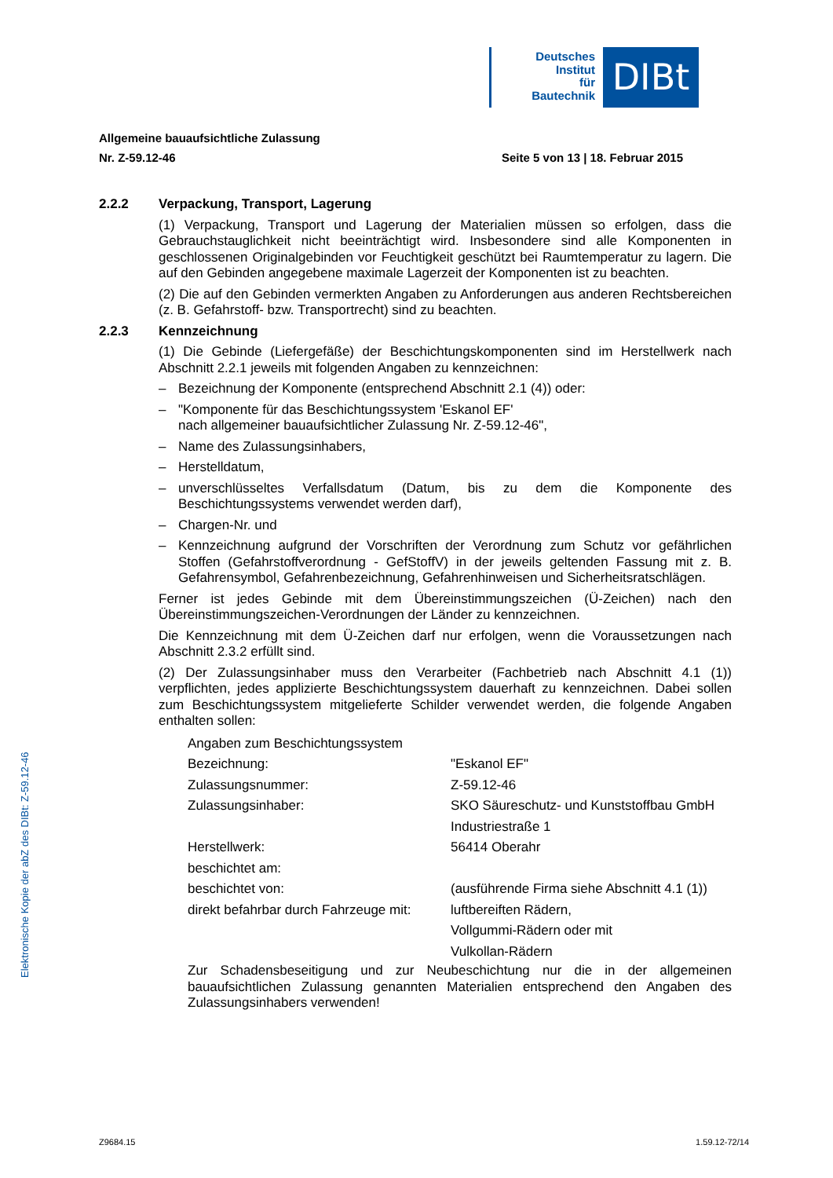Deutsches
Institut
für
Bautechnik
DIBt
Allgemeine bauaufsichtliche Zulassung
Nr. Z-59.12-46 Seite 5 von 13 | 18. Februar 2015
2.2.2 Verpackung, Transport, Lagerung
(1) Verpackung, Transport und Lagerung der Materialien müssen so erfolgen, dass die Gebrauchstauglichkeit nicht beeinträchtigt wird. Insbesondere sind alle Komponenten in geschlossenen Originalgebinden vor Feuchtigkeit geschützt bei Raumtemperatur zu lagern. Die auf den Gebinden angegebene maximale Lagerzeit der Komponenten ist zu beachten.
(2) Die auf den Gebinden vermerkten Angaben zu Anforderungen aus anderen Rechtsbereichen (z. B. Gefahrstoff- bzw. Transportrecht) sind zu beachten.
2.2.3 Kennzeichnung
(1) Die Gebinde (Liefergefäße) der Beschichtungskomponenten sind im Herstellwerk nach Abschnitt 2.2.1 jeweils mit folgenden Angaben zu kennzeichnen:
– Bezeichnung der Komponente (entsprechend Abschnitt 2.1 (4)) oder:
– "Komponente für das Beschichtungssystem 'Eskanol EF'
nach allgemeiner bauaufsichtlicher Zulassung Nr. Z-59.12-46",
– Name des Zulassungsinhabers,
– Herstelldatum,
– unverschlüsseltes Verfallsdatum (Datum, bis zu dem die Komponente des Beschichtungssystems verwendet werden darf),
– Chargen-Nr. und
– Kennzeichnung aufgrund der Vorschriften der Verordnung zum Schutz vor gefährlichen Stoffen (Gefahrstoffverordnung - GefStoffV) in der jeweils geltenden Fassung mit z. B. Gefahrensymbol, Gefahrenbezeichnung, Gefahrenhinweisen und Sicherheitsratschlägen.
Ferner ist jedes Gebinde mit dem Übereinstimmungszeichen (Ü-Zeichen) nach den Übereinstimmungszeichen-Verordnungen der Länder zu kennzeichnen.
Die Kennzeichnung mit dem Ü-Zeichen darf nur erfolgen, wenn die Voraussetzungen nach Abschnitt 2.3.2 erfüllt sind.
(2) Der Zulassungsinhaber muss den Verarbeiter (Fachbetrieb nach Abschnitt 4.1 (1)) verpflichten, jedes applizierte Beschichtungssystem dauerhaft zu kennzeichnen. Dabei sollen zum Beschichtungssystem mitgelieferte Schilder verwendet werden, die folgende Angaben enthalten sollen:
| Angaben zum Beschichtungssystem | |
| Bezeichnung: | "Eskanol EF" |
| Zulassungsnummer: | Z-59.12-46 |
| Zulassungsinhaber: | SKO Säureschutz- und Kunststoffbau GmbH |
| | Industriestraße 1 |
| Herstellwerk: | 56414 Oberahr |
| beschichtet am: | |
| beschichtet von: | (ausführende Firma siehe Abschnitt 4.1 (1)) |
| direkt befahrbar durch Fahrzeuge mit: | luftbereiften Rädern, |
| | Vollgummi-Rädern oder mit |
| | Vulkollan-Rädern |
Zur Schadensbeseitigung und zur Neubeschichtung nur die in der allgemeinen bauaufsichtlichen Zulassung genannten Materialien entsprechend den Angaben des Zulassungsinhabers verwenden!
Elektronische Kopie der abZ des DIBt: Z-59.12-46
Z9684.15 1.59.12-72/14